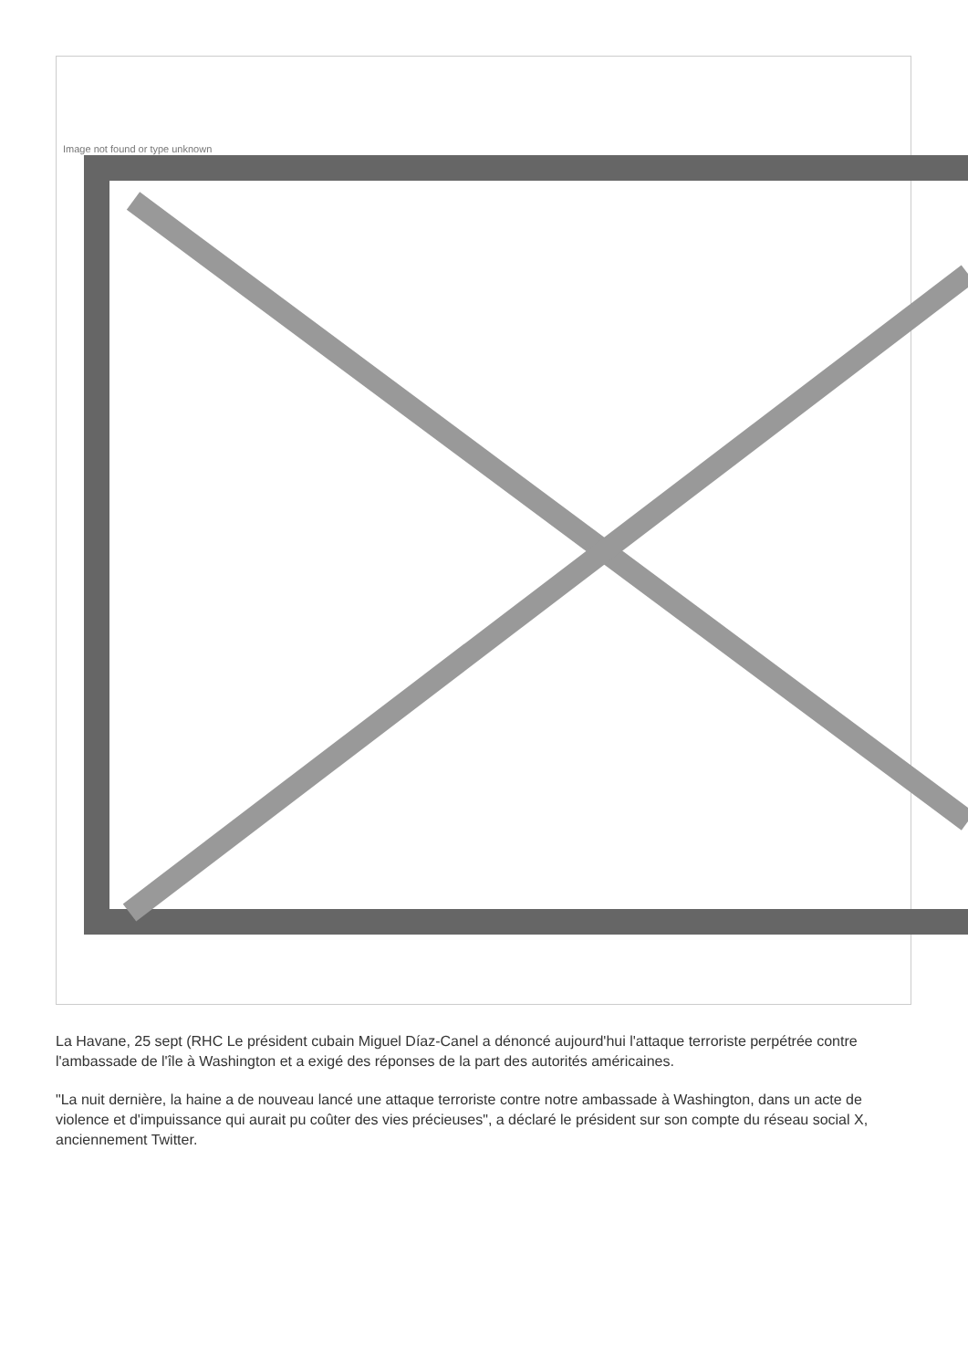Image not found or type unknown
La Havane, 25 sept (RHC Le président cubain Miguel Díaz-Canel a dénoncé aujourd'hui l'attaque terroriste perpétrée contre l'ambassade de l'île à Washington et a exigé des réponses de la part des autorités américaines.
"La nuit dernière, la haine a de nouveau lancé une attaque terroriste contre notre ambassade à Washington, dans un acte de violence et d'impuissance qui aurait pu coûter des vies précieuses", a déclaré le président sur son compte du réseau social X, anciennement Twitter.